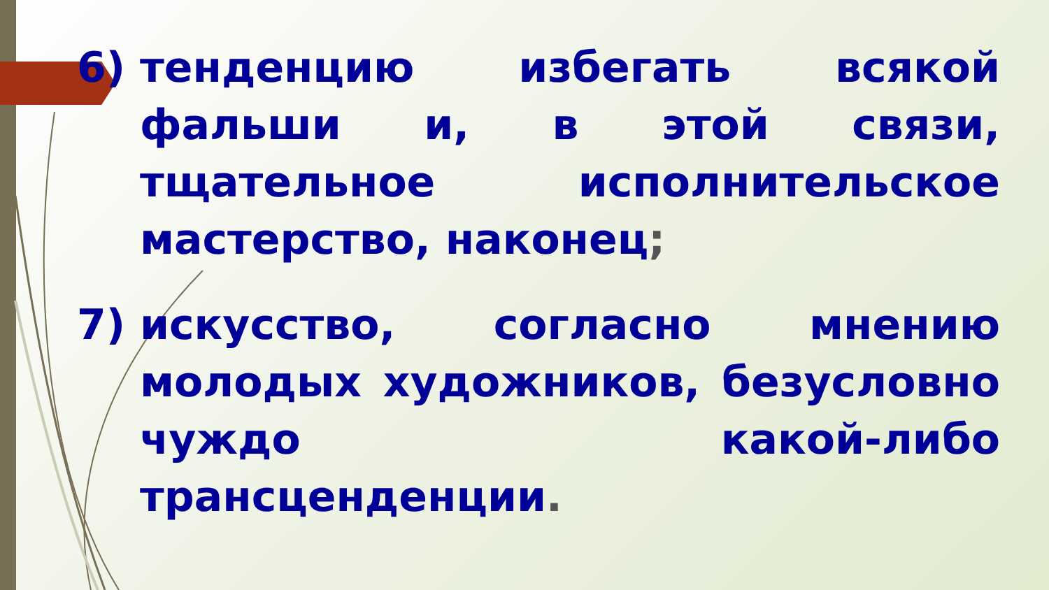6) тенденцию избегать всякой фальши и, в этой связи, тщательное исполнительское мастерство, наконец;
7) искусство, согласно мнению молодых художников, безусловно чуждо какой-либо трансценденции.